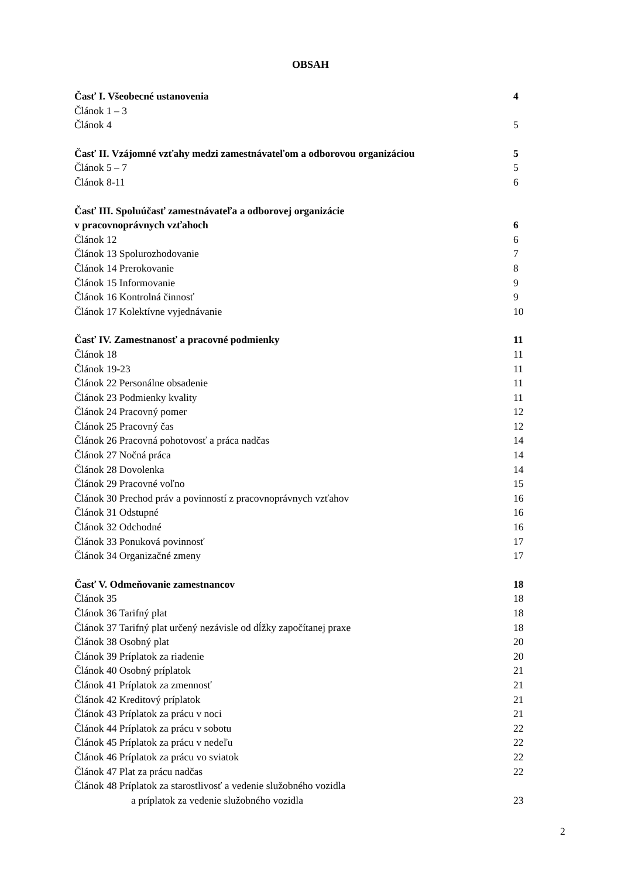OBSAH
Časť I. Všeobecné ustanovenia 4
Článok 1 – 3
Článok 4 5
Časť II. Vzájomné vzťahy medzi zamestnávateľom a odborovou organizáciou 5
Článok 5 – 7 5
Článok 8-11 6
Časť III. Spoluúčasť zamestnávateľa a odborovej organizácie
v pracovnoprávnych vzťahoch 6
Článok 12 6
Článok 13 Spolurozhodovanie 7
Článok 14 Prerokovanie 8
Článok 15 Informovanie 9
Článok 16 Kontrolná činnosť 9
Článok 17 Kolektívne vyjednávanie 10
Časť IV. Zamestnanosť a pracovné podmienky 11
Článok 18 11
Článok 19-23 11
Článok 22 Personálne obsadenie 11
Článok 23 Podmienky kvality 11
Článok 24 Pracovný pomer 12
Článok 25 Pracovný čas 12
Článok 26 Pracovná pohotovosť a práca nadčas 14
Článok 27 Nočná práca 14
Článok 28 Dovolenka 14
Článok 29 Pracovné voľno 15
Článok 30 Prechod práv a povinností z pracovnoprávnych vzťahov 16
Článok 31 Odstupné 16
Článok 32 Odchodné 16
Článok 33 Ponuková povinnosť 17
Článok 34 Organizačné zmeny 17
Časť V. Odmeňovanie zamestnancov 18
Článok 35 18
Článok 36 Tarifný plat 18
Článok 37 Tarifný plat určený nezávisle od dĺžky započítanej praxe 18
Článok 38 Osobný plat 20
Článok 39 Príplatok za riadenie 20
Článok 40 Osobný príplatok 21
Článok 41 Príplatok za zmennosť 21
Článok 42 Kreditový príplatok 21
Článok 43 Príplatok za prácu v noci 21
Článok 44 Príplatok za prácu v sobotu 22
Článok 45 Príplatok za prácu v nedeľu 22
Článok 46 Príplatok za prácu vo sviatok 22
Článok 47 Plat za prácu nadčas 22
Článok 48 Príplatok za starostlivosť a vedenie služobného vozidla
a príplatok za vedenie služobného vozidla 23
2